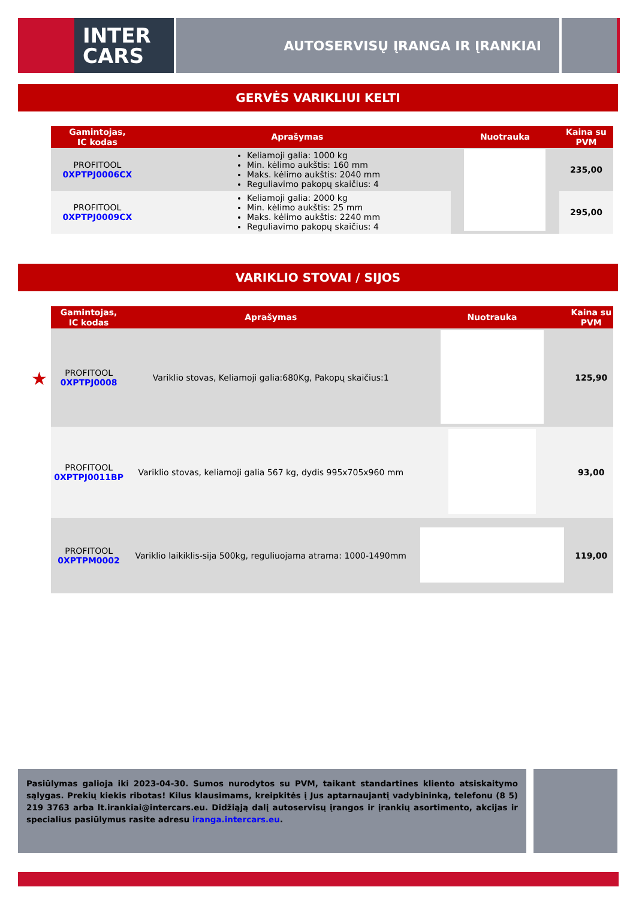INTER
CARS
AUTOSERVISŲ ĮRANGA IR ĮRANKIAI
GERVĖS VARIKLIUI KELTI
| Gamintojas, IC kodas | Aprašymas | Nuotrauka | Kaina su PVM |
| --- | --- | --- | --- |
| PROFITOOL 0XPTPJ0006CX | Keliamoji galia: 1000 kg Min. kėlimo aukštis: 160 mm Maks. kėlimo aukštis: 2040 mm Reguliavimo pakopų skaičius: 4 | | 235,00 |
| PROFITOOL 0XPTPJ0009CX | Keliamoji galia: 2000 kg Min. kėlimo aukštis: 25 mm Maks. kėlimo aukštis: 2240 mm Reguliavimo pakopų skaičius: 4 | | 295,00 |
VARIKLIO STOVAI / SIJOS
| Gamintojas, IC kodas | Aprašymas | Nuotrauka | Kaina su PVM |
| --- | --- | --- | --- |
| ★ PROFITOOL 0XPTPJ0008 | Variklio stovas, Keliamoji galia:680Kg, Pakopų skaičius:1 | | 125,90 |
| PROFITOOL 0XPTPJ0011BP | Variklio stovas, keliamoji galia 567 kg, dydis 995x705x960 mm | | 93,00 |
| PROFITOOL 0XPTPM0002 | Variklio laikiklis-sija 500kg, reguliuojama atrama: 1000-1490mm | | 119,00 |
Pasiūlymas galioja iki 2023-04-30. Sumos nurodytos su PVM, taikant standartines kliento atsiskaitymo sąlygas. Prekių kiekis ribotas! Kilus klausimams, kreipkitės į Jus aptarnaujantį vadybininką, telefonu (8 5) 219 3763 arba lt.irankiai@intercars.eu. Didžiąją dalį autoservisų įrangos ir įrankių asortimento, akcijas ir specialius pasiūlymus rasite adresu iranga.intercars.eu.